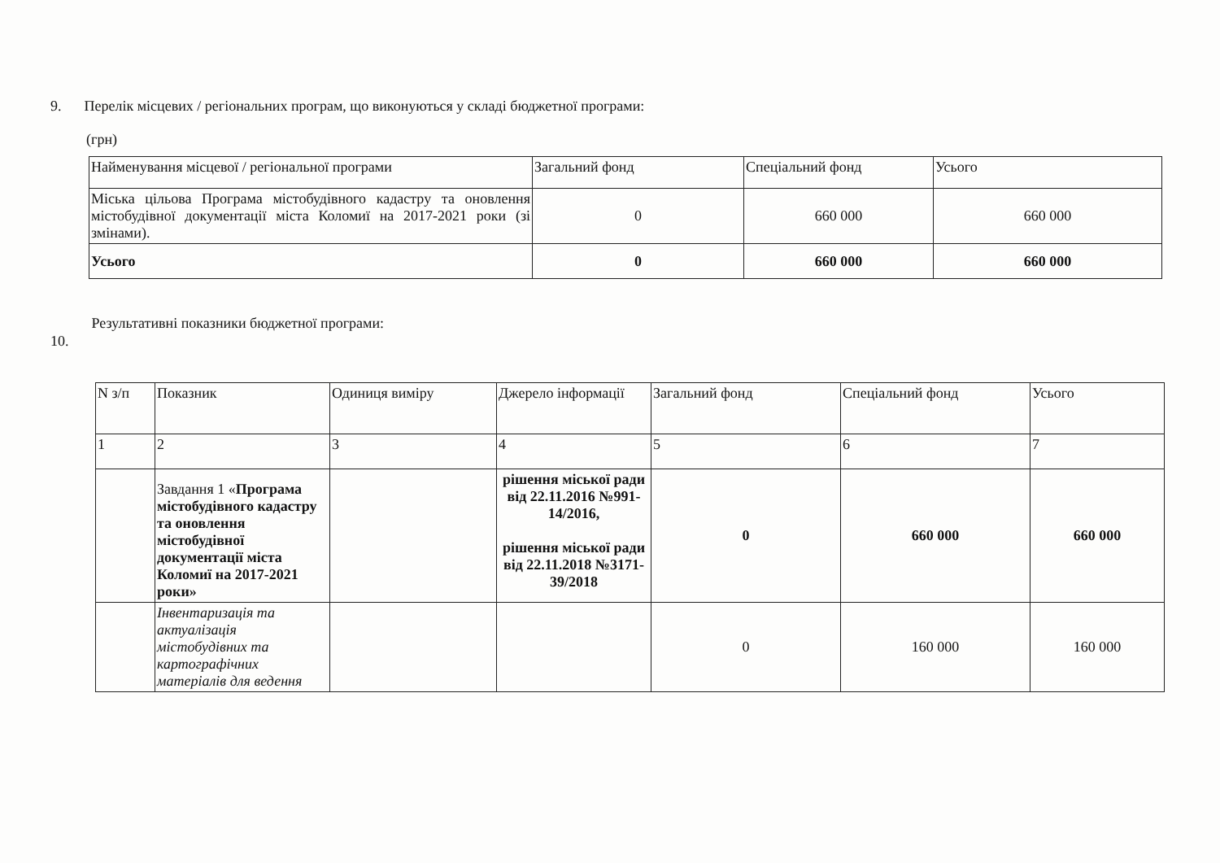9. Перелік місцевих / регіональних програм, що виконуються у складі бюджетної програми:
(грн)
| Найменування місцевої / регіональної програми | Загальний фонд | Спеціальний фонд | Усього |
| --- | --- | --- | --- |
| Міська цільова Програма містобудівного кадастру та оновлення містобудівної документації міста Коломиї на 2017-2021 роки (зі змінами). | 0 | 660 000 | 660 000 |
| Усього | 0 | 660 000 | 660 000 |
10. Результативні показники бюджетної програми:
| N з/п | Показник | Одиниця виміру | Джерело інформації | Загальний фонд | Спеціальний фонд | Усього |
| --- | --- | --- | --- | --- | --- | --- |
| 1 | 2 | 3 | 4 | 5 | 6 | 7 |
| | Завдання 1 « Програма містобудівного кадастру та оновлення містобудівної документації міста Коломиї на 2017-2021 роки» | | рішення міської ради від 22.11.2016 №991-14/2016, рішення міської ради від 22.11.2018 №3171-39/2018 | 0 | 660 000 | 660 000 |
| | Інвентаризація та актуалізація містобудівних та картографічних матеріалів для ведення | | | 0 | 160 000 | 160 000 |